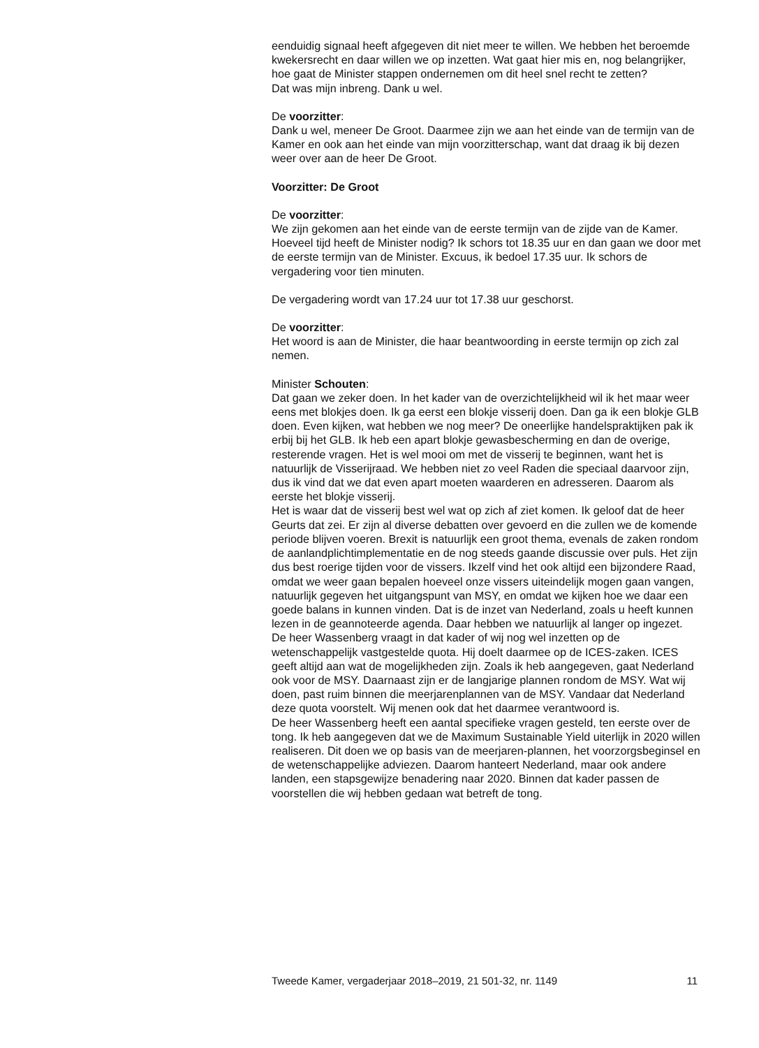eenduidig signaal heeft afgegeven dit niet meer te willen. We hebben het beroemde kwekersrecht en daar willen we op inzetten. Wat gaat hier mis en, nog belangrijker, hoe gaat de Minister stappen ondernemen om dit heel snel recht te zetten?
Dat was mijn inbreng. Dank u wel.
De voorzitter:
Dank u wel, meneer De Groot. Daarmee zijn we aan het einde van de termijn van de Kamer en ook aan het einde van mijn voorzitterschap, want dat draag ik bij dezen weer over aan de heer De Groot.
Voorzitter: De Groot
De voorzitter:
We zijn gekomen aan het einde van de eerste termijn van de zijde van de Kamer. Hoeveel tijd heeft de Minister nodig? Ik schors tot 18.35 uur en dan gaan we door met de eerste termijn van de Minister. Excuus, ik bedoel 17.35 uur. Ik schors de vergadering voor tien minuten.
De vergadering wordt van 17.24 uur tot 17.38 uur geschorst.
De voorzitter:
Het woord is aan de Minister, die haar beantwoording in eerste termijn op zich zal nemen.
Minister Schouten:
Dat gaan we zeker doen. In het kader van de overzichtelijkheid wil ik het maar weer eens met blokjes doen. Ik ga eerst een blokje visserij doen. Dan ga ik een blokje GLB doen. Even kijken, wat hebben we nog meer? De oneerlijke handelspraktijken pak ik erbij bij het GLB. Ik heb een apart blokje gewasbescherming en dan de overige, resterende vragen. Het is wel mooi om met de visserij te beginnen, want het is natuurlijk de Visserijraad. We hebben niet zo veel Raden die speciaal daarvoor zijn, dus ik vind dat we dat even apart moeten waarderen en adresseren. Daarom als eerste het blokje visserij.
Het is waar dat de visserij best wel wat op zich af ziet komen. Ik geloof dat de heer Geurts dat zei. Er zijn al diverse debatten over gevoerd en die zullen we de komende periode blijven voeren. Brexit is natuurlijk een groot thema, evenals de zaken rondom de aanlandplichtimplementatie en de nog steeds gaande discussie over puls. Het zijn dus best roerige tijden voor de vissers. Ikzelf vind het ook altijd een bijzondere Raad, omdat we weer gaan bepalen hoeveel onze vissers uiteindelijk mogen gaan vangen, natuurlijk gegeven het uitgangspunt van MSY, en omdat we kijken hoe we daar een goede balans in kunnen vinden. Dat is de inzet van Nederland, zoals u heeft kunnen lezen in de geannoteerde agenda. Daar hebben we natuurlijk al langer op ingezet.
De heer Wassenberg vraagt in dat kader of wij nog wel inzetten op de wetenschappelijk vastgestelde quota. Hij doelt daarmee op de ICES-zaken. ICES geeft altijd aan wat de mogelijkheden zijn. Zoals ik heb aangegeven, gaat Nederland ook voor de MSY. Daarnaast zijn er de langjarige plannen rondom de MSY. Wat wij doen, past ruim binnen die meerjarenplannen van de MSY. Vandaar dat Nederland deze quota voorstelt. Wij menen ook dat het daarmee verantwoord is.
De heer Wassenberg heeft een aantal specifieke vragen gesteld, ten eerste over de tong. Ik heb aangegeven dat we de Maximum Sustainable Yield uiterlijk in 2020 willen realiseren. Dit doen we op basis van de meerjaren-plannen, het voorzorgsbeginsel en de wetenschappelijke adviezen. Daarom hanteert Nederland, maar ook andere landen, een stapsgewijze benadering naar 2020. Binnen dat kader passen de voorstellen die wij hebben gedaan wat betreft de tong.
Tweede Kamer, vergaderjaar 2018–2019, 21 501-32, nr. 1149 11